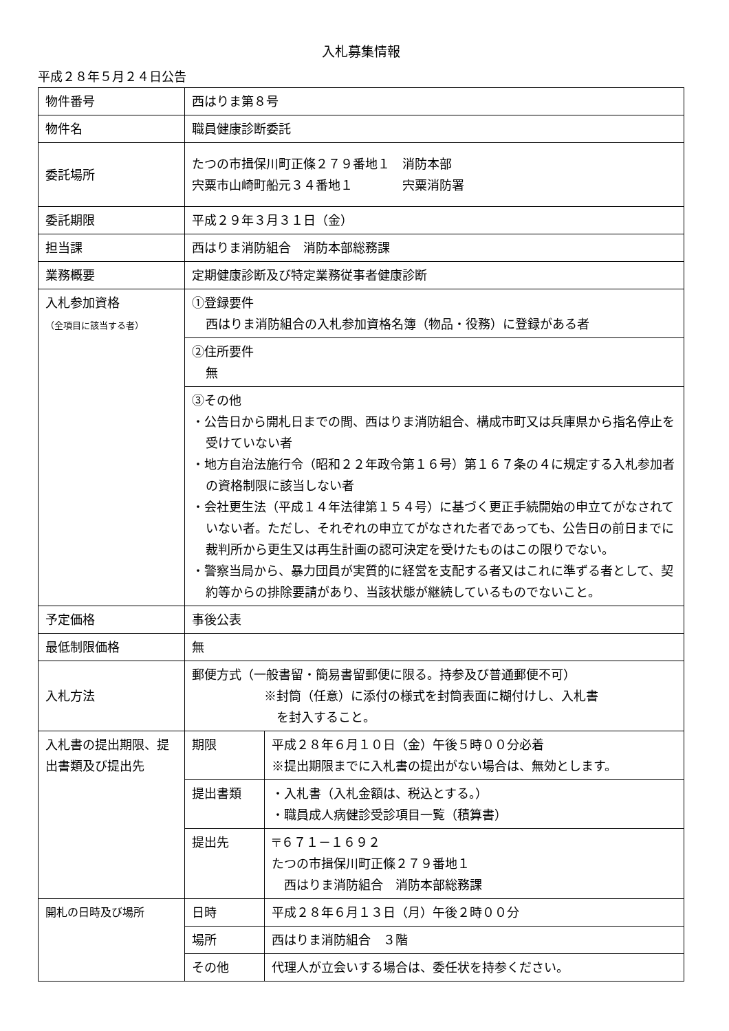入札募集情報
平成２８年５月２４日公告
| 物件番号 | 西はりま第８号 | |
| 物件名 | 職員健康診断委託 | |
| 委託場所 | たつの市揖保川町正條２７９番地１ 消防本部 宍粟市山崎町船元３４番地１ 宍粟消防署 | |
| 委託期限 | 平成２９年３月３１日（金） | |
| 担当課 | 西はりま消防組合 消防本部総務課 | |
| 業務概要 | 定期健康診断及び特定業務従事者健康診断 | |
| 入札参加資格 （全項目に該当する者） | ①登録要件 西はりま消防組合の入札参加資格名簿（物品・役務）に登録がある者 | |
| | ②住所要件 無 | |
| | ③その他 ・公告日から開札日までの間、西はりま消防組合、構成市町又は兵庫県から指名停止を受けていない者 ・地方自治法施行令（昭和２２年政令第１６号）第１６７条の４に規定する入札参加者の資格制限に該当しない者 ・会社更生法（平成１４年法律第１５４号）に基づく更正手続開始の申立てがなされていない者。ただし、それぞれの申立てがなされた者であっても、公告日の前日までに裁判所から更生又は再生計画の認可決定を受けたものはこの限りでない。 ・警察当局から、暴力団員が実質的に経営を支配する者又はこれに準ずる者として、契約等からの排除要請があり、当該状態が継続しているものでないこと。 | |
| 予定価格 | 事後公表 | |
| 最低制限価格 | 無 | |
| 入札方法 | 郵便方式（一般書留・簡易書留郵便に限る。持参及び普通郵便不可） ※封筒（任意）に添付の様式を封筒表面に糊付けし、入札書 を封入すること。 | |
| 入札書の提出期限、提出書類及び提出先 | 期限 | 平成２８年６月１０日（金）午後５時００分必着 ※提出期限までに入札書の提出がない場合は、無効とします。 |
| | 提出書類 | ・入札書（入札金額は、税込とする。） ・職員成人病健診受診項目一覧（積算書） |
| | 提出先 | 〒６７１－１６９２ たつの市揖保川町正條２７９番地１ 西はりま消防組合 消防本部総務課 |
| 開札の日時及び場所 | 日時 | 平成２８年６月１３日（月）午後２時００分 |
| | 場所 | 西はりま消防組合 ３階 |
| | その他 | 代理人が立会いする場合は、委任状を持参ください。 |